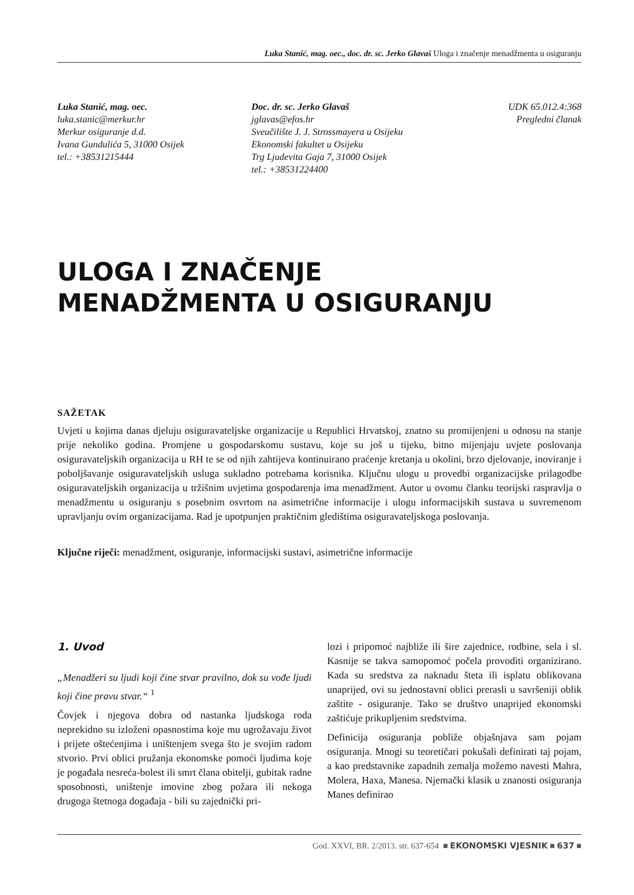Luka Stanić, mag. oec., doc. dr. sc. Jerko Glavaš Uloga i značenje menadžmenta u osiguranju
Luka Stanić, mag. oec.
luka.stanic@merkur.hr
Merkur osiguranje d.d.
Ivana Gundulića 5, 31000 Osijek
tel.: +38531215444
Doc. dr. sc. Jerko Glavaš
jglavas@efos.hr
Sveučilište J. J. Strossmayera u Osijeku
Ekonomski fakultet u Osijeku
Trg Ljudevita Gaja 7, 31000 Osijek
tel.: +38531224400
UDK 65.012.4:368
Pregledni članak
ULOGA I ZNAČENJE
MENADŽMENTA U OSIGURANJU
SAŽETAK
Uvjeti u kojima danas djeluju osiguravateljske organizacije u Republici Hrvatskoj, znatno su promijenjeni u odnosu na stanje prije nekoliko godina. Promjene u gospodarskomu sustavu, koje su još u tijeku, bitno mijenjaju uvjete poslovanja osiguravateljskih organizacija u RH te se od njih zahtijeva kontinuirano praćenje kretanja u okolini, brzo djelovanje, inoviranje i poboljšavanje osiguravateljskih usluga sukladno potrebama korisnika. Ključnu ulogu u provedbi organizacijske prilagodbe osiguravateljskih organizacija u tržišnim uvjetima gospodarenja ima menadžment. Autor u ovomu članku teorijski raspravlja o menadžmentu u osiguranju s posebnim osvrtom na asimetrične informacije i ulogu informacijskih sustava u suvremenom upravljanju ovim organizacijama. Rad je upotpunjen praktičnim gledištima osiguravateljskoga poslovanja.
Ključne riječi: menadžment, osiguranje, informacijski sustavi, asimetrične informacije
1. Uvod
„Menadžeri su ljudi koji čine stvar pravilno, dok su vođe ljudi koji čine pravu stvar.“ <sup>1</sup>
Čovjek i njegova dobra od nastanka ljudskoga roda neprekidno su izloženi opasnostima koje mu ugrožavaju život i prijete oštećenjima i uništenjem svega što je svojim radom stvorio. Prvi oblici pružanja ekonomske pomoći ljudima koje je pogađala nesreća-bolest ili smrt člana obitelji, gubitak radne sposobnosti, uništenje imovine zbog požara ili nekoga drugoga štetnoga događaja - bili su zajednički pri-
lozi i pripomoć najbliže ili šire zajednice, rodbine, sela i sl. Kasnije se takva samopomoć počela provoditi organizirano. Kada su sredstva za naknadu šteta ili isplatu oblikovana unaprijed, ovi su jednostavni oblici prerasli u savršeniji oblik zaštite - osiguranje. Tako se društvo unaprijed ekonomski zaštićuje prikupljenim sredstvima.
Definicija osiguranja pobliže objašnjava sam pojam osiguranja. Mnogi su teoretičari pokušali definirati taj pojam, a kao predstavnike zapadnih zemalja možemo navesti Mahra, Molera, Haxa, Manesa. Njemački klasik u znanosti osiguranja Manes definirao
God. XXVI, BR. 2/2013. str. 637-654 ■ EKONOMSKI VJESNIK ■ 637 ■